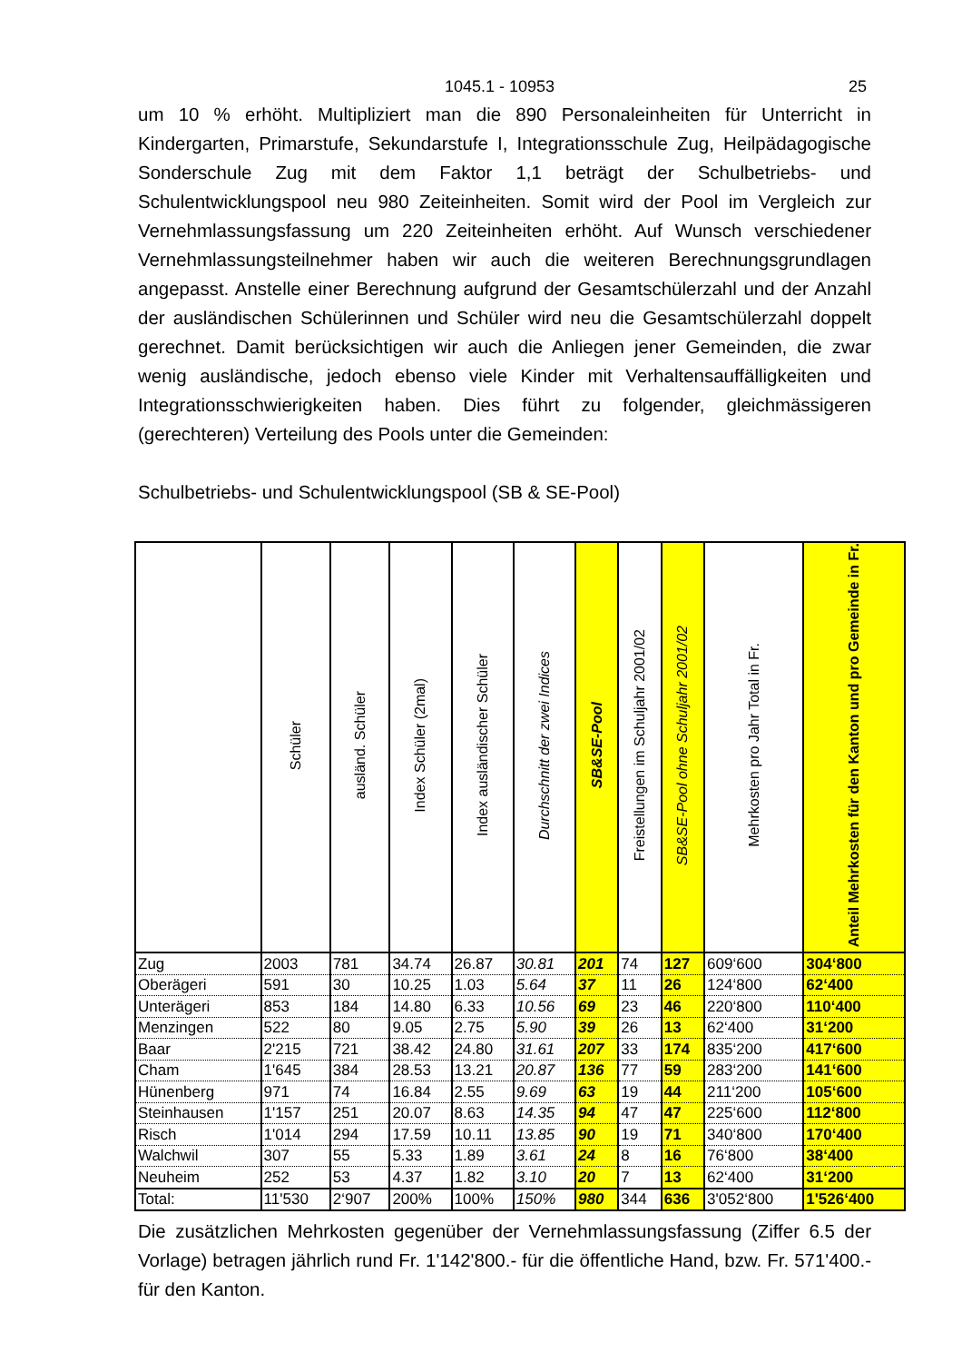1045.1 - 10953 25
um 10 % erhöht. Multipliziert man die 890 Personaleinheiten für Unterricht in Kindergarten, Primarstufe, Sekundarstufe I, Integrationsschule Zug, Heilpädagogische Sonderschule Zug mit dem Faktor 1,1 beträgt der Schulbetriebs- und Schulentwicklungspool neu 980 Zeiteinheiten. Somit wird der Pool im Vergleich zur Vernehmlassungsfassung um 220 Zeiteinheiten erhöht. Auf Wunsch verschiedener Vernehmlassungsteilnehmer haben wir auch die weiteren Berechnungsgrundlagen angepasst. Anstelle einer Berechnung aufgrund der Gesamtschülerzahl und der Anzahl der ausländischen Schülerinnen und Schüler wird neu die Gesamtschülerzahl doppelt gerechnet. Damit berücksichtigen wir auch die Anliegen jener Gemeinden, die zwar wenig ausländische, jedoch ebenso viele Kinder mit Verhaltensauffälligkeiten und Integrationsschwierigkeiten haben. Dies führt zu folgender, gleichmässigeren (gerechteren) Verteilung des Pools unter die Gemeinden:
Schulbetriebs- und Schulentwicklungspool (SB & SE-Pool)
| | Schüler | ausländ. Schüler | Index Schüler (2mal) | Index ausländischer Schüler | Durchschnitt der zwei Indices | SB&SE-Pool | Freistellungen im Schuljahr 2001/02 | SB&SE-Pool ohne Schuljahr 2001/02 | Mehrkosten pro Jahr Total in Fr. | Anteil Mehrkosten für den Kanton und pro Gemeinde in Fr. |
| --- | --- | --- | --- | --- | --- | --- | --- | --- | --- | --- |
| Zug | 2003 | 781 | 34.74 | 26.87 | 30.81 | 201 | 74 | 127 | 609‘600 | 304‘800 |
| Oberägeri | 591 | 30 | 10.25 | 1.03 | 5.64 | 37 | 11 | 26 | 124‘800 | 62‘400 |
| Unterägeri | 853 | 184 | 14.80 | 6.33 | 10.56 | 69 | 23 | 46 | 220‘800 | 110‘400 |
| Menzingen | 522 | 80 | 9.05 | 2.75 | 5.90 | 39 | 26 | 13 | 62‘400 | 31‘200 |
| Baar | 2'215 | 721 | 38.42 | 24.80 | 31.61 | 207 | 33 | 174 | 835‘200 | 417‘600 |
| Cham | 1'645 | 384 | 28.53 | 13.21 | 20.87 | 136 | 77 | 59 | 283‘200 | 141‘600 |
| Hünenberg | 971 | 74 | 16.84 | 2.55 | 9.69 | 63 | 19 | 44 | 211‘200 | 105‘600 |
| Steinhausen | 1'157 | 251 | 20.07 | 8.63 | 14.35 | 94 | 47 | 47 | 225‘600 | 112‘800 |
| Risch | 1'014 | 294 | 17.59 | 10.11 | 13.85 | 90 | 19 | 71 | 340‘800 | 170‘400 |
| Walchwil | 307 | 55 | 5.33 | 1.89 | 3.61 | 24 | 8 | 16 | 76‘800 | 38‘400 |
| Neuheim | 252 | 53 | 4.37 | 1.82 | 3.10 | 20 | 7 | 13 | 62‘400 | 31‘200 |
| Total: | 11'530 | 2‘907 | 200% | 100% | 150% | 980 | 344 | 636 | 3'052‘800 | 1'526‘400 |
Die zusätzlichen Mehrkosten gegenüber der Vernehmlassungsfassung (Ziffer 6.5 der Vorlage) betragen jährlich rund Fr. 1'142'800.- für die öffentliche Hand, bzw. Fr. 571'400.- für den Kanton.